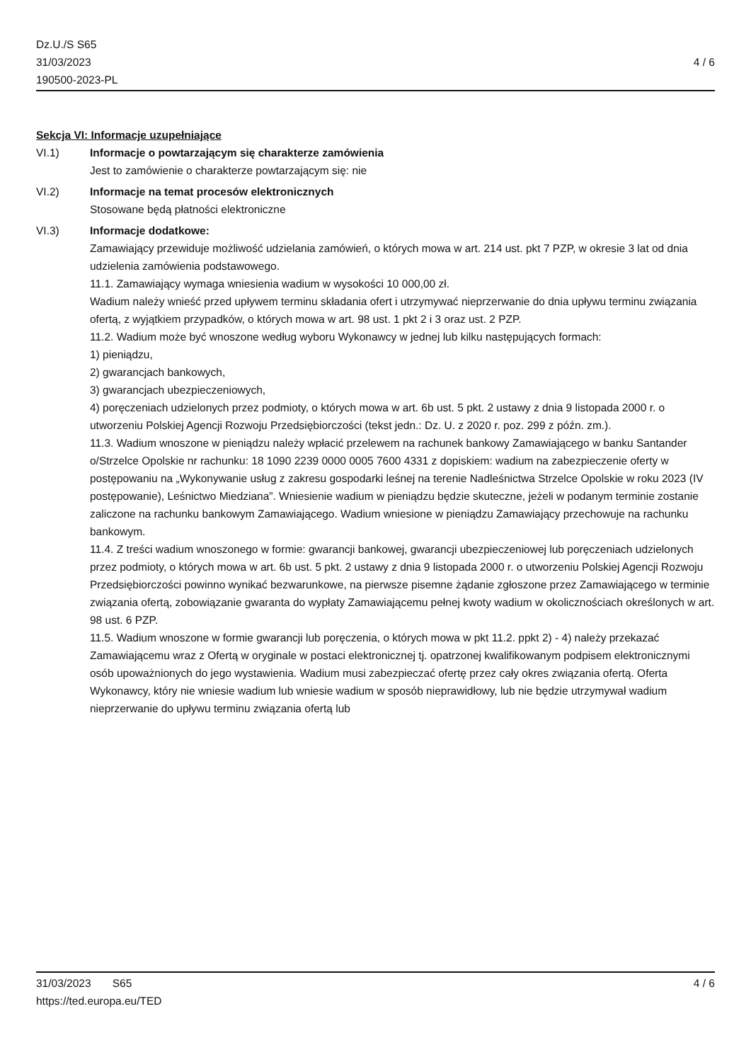4 / 6 Dz.U./S S65
31/03/2023
190500-2023-PL
Sekcja VI: Informacje uzupełniające
VI.1) Informacje o powtarzającym się charakterze zamówienia
Jest to zamówienie o charakterze powtarzającym się: nie
VI.2) Informacje na temat procesów elektronicznych
Stosowane będą płatności elektroniczne
VI.3) Informacje dodatkowe:
Zamawiający przewiduje możliwość udzielania zamówień, o których mowa w art. 214 ust. pkt 7 PZP, w okresie 3 lat od dnia udzielenia zamówienia podstawowego.
11.1. Zamawiający wymaga wniesienia wadium w wysokości 10 000,00 zł.
Wadium należy wnieść przed upływem terminu składania ofert i utrzymywać nieprzerwanie do dnia upływu terminu związania ofertą, z wyjątkiem przypadków, o których mowa w art. 98 ust. 1 pkt 2 i 3 oraz ust. 2 PZP.
11.2. Wadium może być wnoszone według wyboru Wykonawcy w jednej lub kilku następujących formach:
1) pieniądzu,
2) gwarancjach bankowych,
3) gwarancjach ubezpieczeniowych,
4) poręczeniach udzielonych przez podmioty, o których mowa w art. 6b ust. 5 pkt. 2 ustawy z dnia 9 listopada 2000 r. o utworzeniu Polskiej Agencji Rozwoju Przedsiębiorczości (tekst jedn.: Dz. U. z 2020 r. poz. 299 z późn. zm.).
11.3. Wadium wnoszone w pieniądzu należy wpłacić przelewem na rachunek bankowy Zamawiającego w banku Santander o/Strzelce Opolskie nr rachunku: 18 1090 2239 0000 0005 7600 4331 z dopiskiem: wadium na zabezpieczenie oferty w postępowaniu na „Wykonywanie usług z zakresu gospodarki leśnej na terenie Nadleśnictwa Strzelce Opolskie w roku 2023 (IV postępowanie), Leśnictwo Miedziana”. Wniesienie wadium w pieniądzu będzie skuteczne, jeżeli w podanym terminie zostanie zaliczone na rachunku bankowym Zamawiającego. Wadium wniesione w pieniądzu Zamawiający przechowuje na rachunku bankowym.
11.4. Z treści wadium wnoszonego w formie: gwarancji bankowej, gwarancji ubezpieczeniowej lub poręczeniach udzielonych przez podmioty, o których mowa w art. 6b ust. 5 pkt. 2 ustawy z dnia 9 listopada 2000 r. o utworzeniu Polskiej Agencji Rozwoju Przedsiębiorczości powinno wynikać bezwarunkowe, na pierwsze pisemne żądanie zgłoszone przez Zamawiającego w terminie związania ofertą, zobowiązanie gwaranta do wypłaty Zamawiającemu pełnej kwoty wadium w okolicznościach określonych w art. 98 ust. 6 PZP.
11.5. Wadium wnoszone w formie gwarancji lub poręczenia, o których mowa w pkt 11.2. ppkt 2) - 4) należy przekazać Zamawiającemu wraz z Ofertą w oryginale w postaci elektronicznej tj. opatrzonej kwalifikowanym podpisem elektronicznymi osób upoważnionych do jego wystawienia. Wadium musi zabezpieczać ofertę przez cały okres związania ofertą. Oferta Wykonawcy, który nie wniesie wadium lub wniesie wadium w sposób nieprawidłowy, lub nie będzie utrzymywał wadium nieprzerwanie do upływu terminu związania ofertą lub
4 / 6 31/03/2023 S65
https://ted.europa.eu/TED